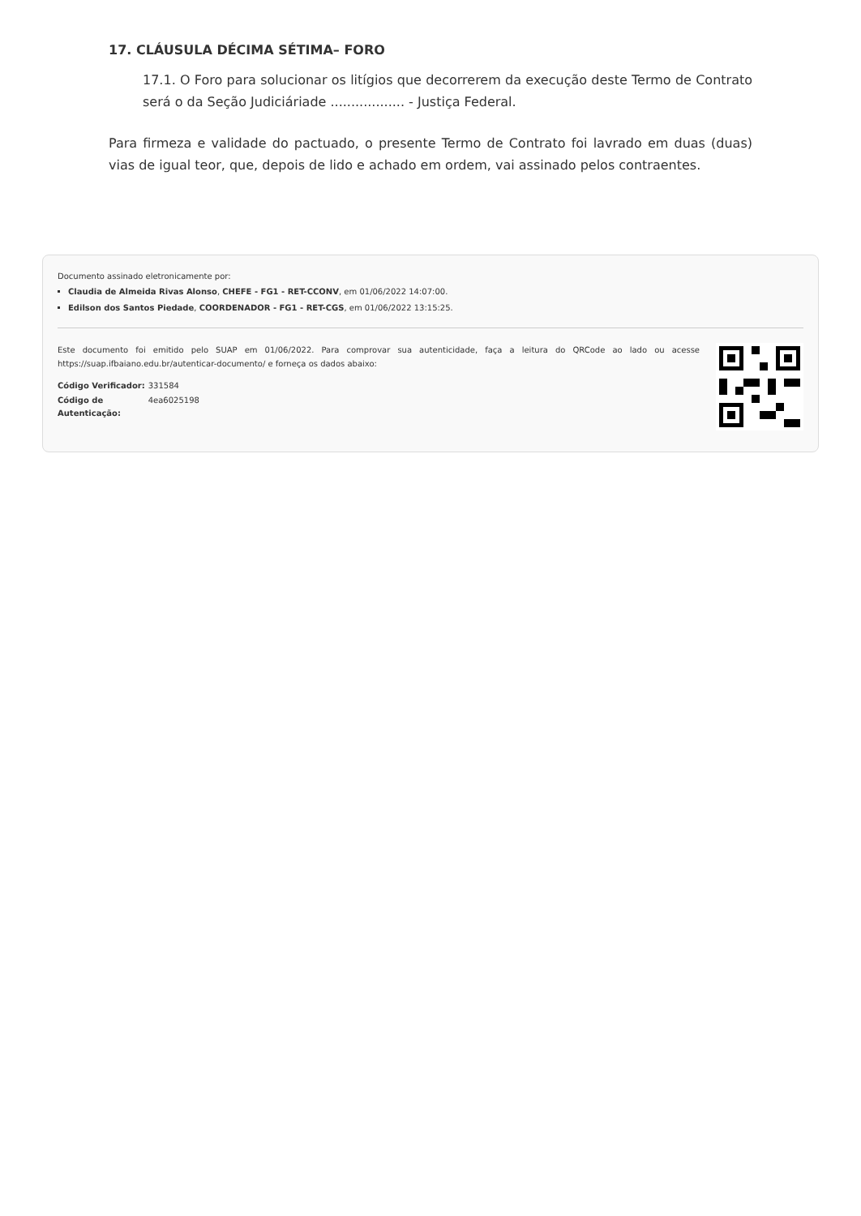17. CLÁUSULA DÉCIMA SÉTIMA– FORO
17.1. O Foro para solucionar os litígios que decorrerem da execução deste Termo de Contrato será o da Seção Judiciáriade .................. - Justiça Federal.
Para firmeza e validade do pactuado, o presente Termo de Contrato foi lavrado em duas (duas) vias de igual teor, que, depois de lido e achado em ordem, vai assinado pelos contraentes.
Documento assinado eletronicamente por:
Claudia de Almeida Rivas Alonso, CHEFE - FG1 - RET-CCONV, em 01/06/2022 14:07:00.
Edilson dos Santos Piedade, COORDENADOR - FG1 - RET-CGS, em 01/06/2022 13:15:25.
Este documento foi emitido pelo SUAP em 01/06/2022. Para comprovar sua autenticidade, faça a leitura do QRCode ao lado ou acesse https://suap.ifbaiano.edu.br/autenticar-documento/ e forneça os dados abaixo:
| Código Verificador: | 331584 |
| Código de Autenticação: | 4ea6025198 |